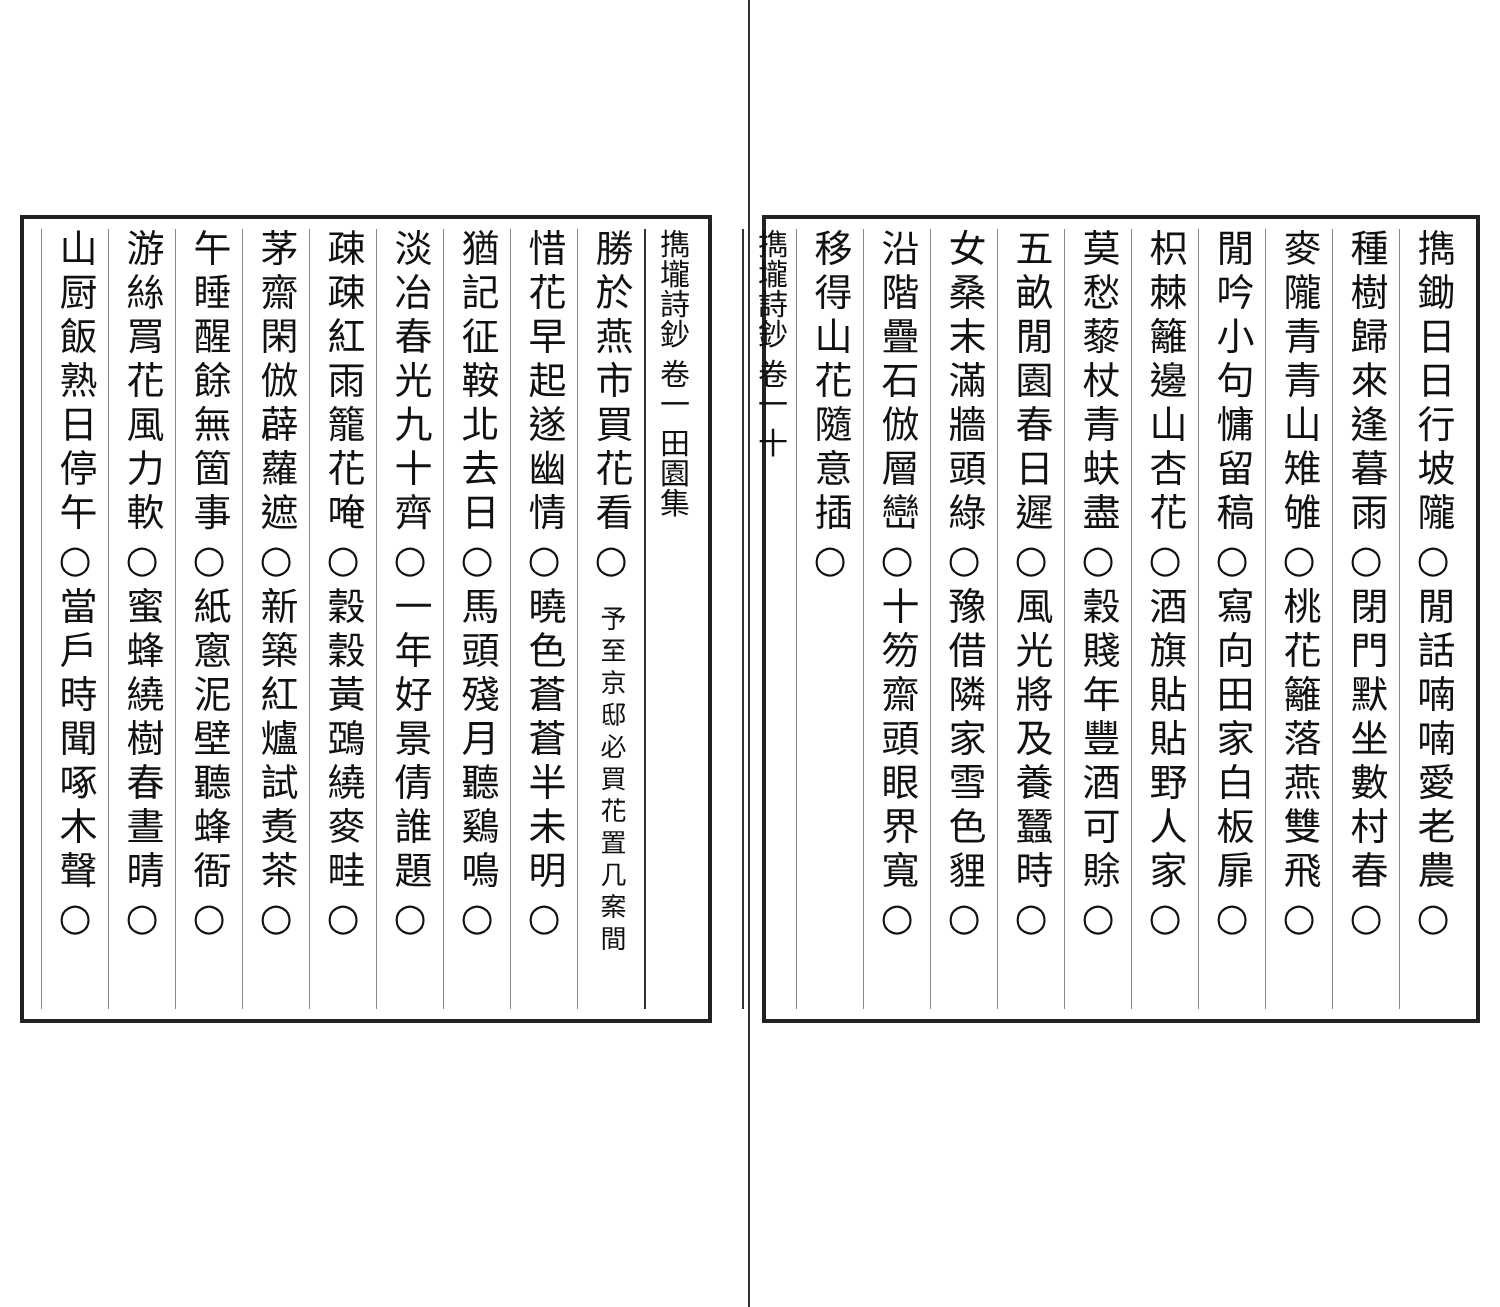擕壠詩鈔 卷一 田園集
勝於燕市買花看○ 予至京邸必買花置几案間
惜花早起遂幽情○曉色蒼蒼半未明○
猶記征鞍北去日○馬頭殘月聽鷄鳴○
淡冶春光九十齊○一年好景倩誰題○
疎疎紅雨籠花唵○穀穀黃鵶繞麥畦○
茅齋閑倣薜蘿遮○新築紅爐試煑茶○
午睡醒餘無箇事○紙窻泥壁聽蜂衙○
游絲罥花風力軟○蜜蜂繞樹春晝晴○
山厨飯熟日停午○當戶時聞啄木聲○
擕鋤日日行坡隴○閒話喃喃愛老農○
種樹歸來逢暮雨○閉門默坐數村春○
麥隴青青山雉雊○桃花籬落燕雙飛○
閒吟小句慵留稿○寫向田家白板扉○
枳棘籬邊山杏花○酒旗貼貼野人家○
莫愁藜杖青蚨盡○穀賤年豐酒可賖○
五畝閒園春日遲○風光將及養蠶時○
女桑末滿牆頭綠○豫借隣家雪色貍○
沿階疊石倣層巒○十笏齋頭眼界寬○
移得山花隨意插○
擕壠詩鈔 卷一 十